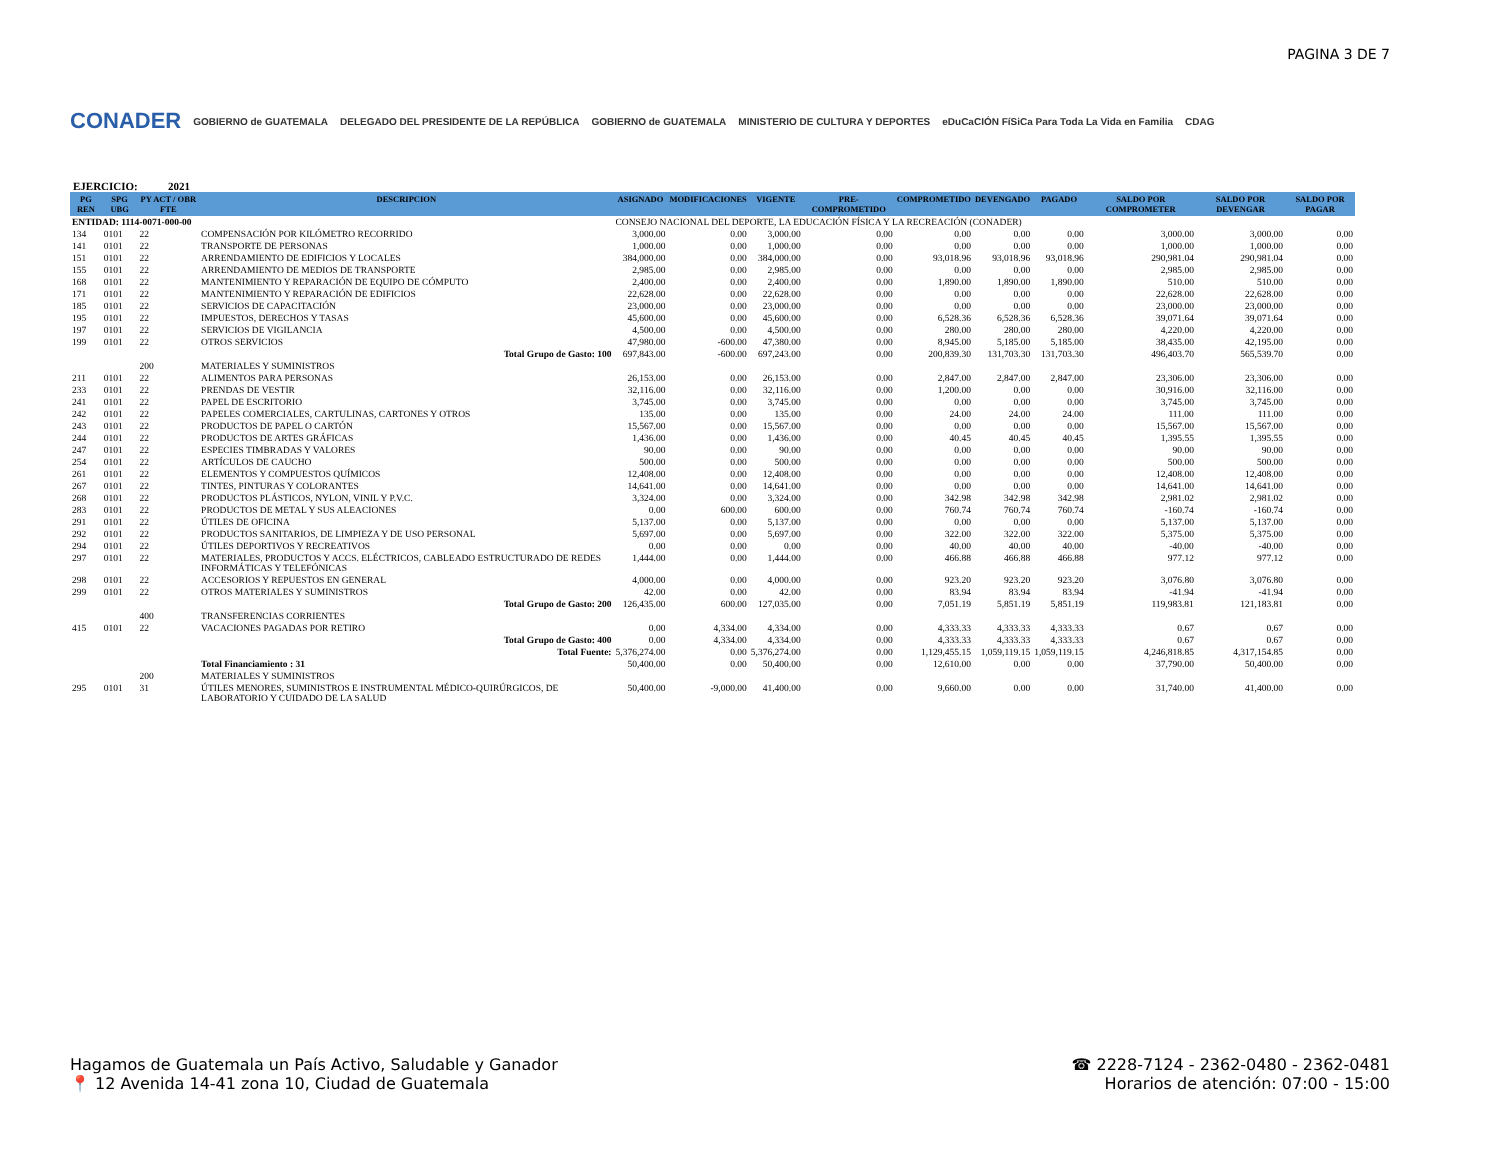PAGINA 3 DE 7
CONADER GOBIERNO de GUATEMALA DELEGADO DEL PRESIDENTE DE LA REPÚBLICA GOBIERNO de GUATEMALA MINISTERIO DE CULTURA Y DEPORTES eDuCaCIÓN FíSiCa Para Toda La Vida en Familia CDAG
EJERCICIO: 2021
| PG REN | SPG UBG | PY ACT / OBR FTE | DESCRIPCION | ASIGNADO | MODIFICACIONES | VIGENTE | PRE-COMPROMETIDO | COMPROMETIDO | DEVENGADO | PAGADO | SALDO POR COMPROMETER | SALDO POR DEVENGAR | SALDO POR PAGAR |
| --- | --- | --- | --- | --- | --- | --- | --- | --- | --- | --- | --- | --- | --- |
| ENTIDAD: 1114-0071-000-00 | | | | CONSEJO NACIONAL DEL DEPORTE, LA EDUCACIÓN FÍSICA Y LA RECREACIÓN (CONADER) | | | | | | | | | |
| 134 | 0101 | 22 | COMPENSACIÓN POR KILÓMETRO RECORRIDO | 3,000.00 | 0.00 | 3,000.00 | 0.00 | 0.00 | 0.00 | 0.00 | 3,000.00 | 3,000.00 | 0.00 |
| 141 | 0101 | 22 | TRANSPORTE DE PERSONAS | 1,000.00 | 0.00 | 1,000.00 | 0.00 | 0.00 | 0.00 | 0.00 | 1,000.00 | 1,000.00 | 0.00 |
| 151 | 0101 | 22 | ARRENDAMIENTO DE EDIFICIOS Y LOCALES | 384,000.00 | 0.00 | 384,000.00 | 0.00 | 93,018.96 | 93,018.96 | 93,018.96 | 290,981.04 | 290,981.04 | 0.00 |
| 155 | 0101 | 22 | ARRENDAMIENTO DE MEDIOS DE TRANSPORTE | 2,985.00 | 0.00 | 2,985.00 | 0.00 | 0.00 | 0.00 | 0.00 | 2,985.00 | 2,985.00 | 0.00 |
| 168 | 0101 | 22 | MANTENIMIENTO Y REPARACIÓN DE EQUIPO DE CÓMPUTO | 2,400.00 | 0.00 | 2,400.00 | 0.00 | 1,890.00 | 1,890.00 | 1,890.00 | 510.00 | 510.00 | 0.00 |
| 171 | 0101 | 22 | MANTENIMIENTO Y REPARACIÓN DE EDIFICIOS | 22,628.00 | 0.00 | 22,628.00 | 0.00 | 0.00 | 0.00 | 0.00 | 22,628.00 | 22,628.00 | 0.00 |
| 185 | 0101 | 22 | SERVICIOS DE CAPACITACIÓN | 23,000.00 | 0.00 | 23,000.00 | 0.00 | 0.00 | 0.00 | 0.00 | 23,000.00 | 23,000.00 | 0.00 |
| 195 | 0101 | 22 | IMPUESTOS, DERECHOS Y TASAS | 45,600.00 | 0.00 | 45,600.00 | 0.00 | 6,528.36 | 6,528.36 | 6,528.36 | 39,071.64 | 39,071.64 | 0.00 |
| 197 | 0101 | 22 | SERVICIOS DE VIGILANCIA | 4,500.00 | 0.00 | 4,500.00 | 0.00 | 280.00 | 280.00 | 280.00 | 4,220.00 | 4,220.00 | 0.00 |
| 199 | 0101 | 22 | OTROS SERVICIOS | 47,980.00 | -600.00 | 47,380.00 | 0.00 | 8,945.00 | 5,185.00 | 5,185.00 | 38,435.00 | 42,195.00 | 0.00 |
| | | | Total Grupo de Gasto: 100 | 697,843.00 | -600.00 | 697,243.00 | 0.00 | 200,839.30 | 131,703.30 | 131,703.30 | 496,403.70 | 565,539.70 | 0.00 |
| | | 200 | MATERIALES Y SUMINISTROS | | | | | | | | | | |
| 211 | 0101 | 22 | ALIMENTOS PARA PERSONAS | 26,153.00 | 0.00 | 26,153.00 | 0.00 | 2,847.00 | 2,847.00 | 2,847.00 | 23,306.00 | 23,306.00 | 0.00 |
| 233 | 0101 | 22 | PRENDAS DE VESTIR | 32,116.00 | 0.00 | 32,116.00 | 0.00 | 1,200.00 | 0.00 | 0.00 | 30,916.00 | 32,116.00 | 0.00 |
| 241 | 0101 | 22 | PAPEL DE ESCRITORIO | 3,745.00 | 0.00 | 3,745.00 | 0.00 | 0.00 | 0.00 | 0.00 | 3,745.00 | 3,745.00 | 0.00 |
| 242 | 0101 | 22 | PAPELES COMERCIALES, CARTULINAS, CARTONES Y OTROS | 135.00 | 0.00 | 135.00 | 0.00 | 24.00 | 24.00 | 24.00 | 111.00 | 111.00 | 0.00 |
| 243 | 0101 | 22 | PRODUCTOS DE PAPEL O CARTÓN | 15,567.00 | 0.00 | 15,567.00 | 0.00 | 0.00 | 0.00 | 0.00 | 15,567.00 | 15,567.00 | 0.00 |
| 244 | 0101 | 22 | PRODUCTOS DE ARTES GRÁFICAS | 1,436.00 | 0.00 | 1,436.00 | 0.00 | 40.45 | 40.45 | 40.45 | 1,395.55 | 1,395.55 | 0.00 |
| 247 | 0101 | 22 | ESPECIES TIMBRADAS Y VALORES | 90.00 | 0.00 | 90.00 | 0.00 | 0.00 | 0.00 | 0.00 | 90.00 | 90.00 | 0.00 |
| 254 | 0101 | 22 | ARTÍCULOS DE CAUCHO | 500.00 | 0.00 | 500.00 | 0.00 | 0.00 | 0.00 | 0.00 | 500.00 | 500.00 | 0.00 |
| 261 | 0101 | 22 | ELEMENTOS Y COMPUESTOS QUÍMICOS | 12,408.00 | 0.00 | 12,408.00 | 0.00 | 0.00 | 0.00 | 0.00 | 12,408.00 | 12,408.00 | 0.00 |
| 267 | 0101 | 22 | TINTES, PINTURAS Y COLORANTES | 14,641.00 | 0.00 | 14,641.00 | 0.00 | 0.00 | 0.00 | 0.00 | 14,641.00 | 14,641.00 | 0.00 |
| 268 | 0101 | 22 | PRODUCTOS PLÁSTICOS, NYLON, VINIL Y P.V.C. | 3,324.00 | 0.00 | 3,324.00 | 0.00 | 342.98 | 342.98 | 342.98 | 2,981.02 | 2,981.02 | 0.00 |
| 283 | 0101 | 22 | PRODUCTOS DE METAL Y SUS ALEACIONES | 0.00 | 600.00 | 600.00 | 0.00 | 760.74 | 760.74 | 760.74 | -160.74 | -160.74 | 0.00 |
| 291 | 0101 | 22 | ÚTILES DE OFICINA | 5,137.00 | 0.00 | 5,137.00 | 0.00 | 0.00 | 0.00 | 0.00 | 5,137.00 | 5,137.00 | 0.00 |
| 292 | 0101 | 22 | PRODUCTOS SANITARIOS, DE LIMPIEZA Y DE USO PERSONAL | 5,697.00 | 0.00 | 5,697.00 | 0.00 | 322.00 | 322.00 | 322.00 | 5,375.00 | 5,375.00 | 0.00 |
| 294 | 0101 | 22 | ÚTILES DEPORTIVOS Y RECREATIVOS | 0.00 | 0.00 | 0.00 | 0.00 | 40.00 | 40.00 | 40.00 | -40.00 | -40.00 | 0.00 |
| 297 | 0101 | 22 | MATERIALES, PRODUCTOS Y ACCS. ELÉCTRICOS, CABLEADO ESTRUCTURADO DE REDES INFORMÁTICAS Y TELEFÓNICAS | 1,444.00 | 0.00 | 1,444.00 | 0.00 | 466.88 | 466.88 | 466.88 | 977.12 | 977.12 | 0.00 |
| 298 | 0101 | 22 | ACCESORIOS Y REPUESTOS EN GENERAL | 4,000.00 | 0.00 | 4,000.00 | 0.00 | 923.20 | 923.20 | 923.20 | 3,076.80 | 3,076.80 | 0.00 |
| 299 | 0101 | 22 | OTROS MATERIALES Y SUMINISTROS | 42.00 | 0.00 | 42.00 | 0.00 | 83.94 | 83.94 | 83.94 | -41.94 | -41.94 | 0.00 |
| | | | Total Grupo de Gasto: 200 | 126,435.00 | 600.00 | 127,035.00 | 0.00 | 7,051.19 | 5,851.19 | 5,851.19 | 119,983.81 | 121,183.81 | 0.00 |
| | | 400 | TRANSFERENCIAS CORRIENTES | | | | | | | | | | |
| 415 | 0101 | 22 | VACACIONES PAGADAS POR RETIRO | 0.00 | 4,334.00 | 4,334.00 | 0.00 | 4,333.33 | 4,333.33 | 4,333.33 | 0.67 | 0.67 | 0.00 |
| | | | Total Grupo de Gasto: 400 | 0.00 | 4,334.00 | 4,334.00 | 0.00 | 4,333.33 | 4,333.33 | 4,333.33 | 0.67 | 0.67 | 0.00 |
| | | | Total Fuente: | 5,376,274.00 | 0.00 | 5,376,274.00 | 0.00 | 1,129,455.15 | 1,059,119.15 | 1,059,119.15 | 4,246,818.85 | 4,317,154.85 | 0.00 |
| | | | Total Financiamiento : 31 | 50,400.00 | 0.00 | 50,400.00 | 0.00 | 12,610.00 | 0.00 | 0.00 | 37,790.00 | 50,400.00 | 0.00 |
| | | 200 | MATERIALES Y SUMINISTROS | | | | | | | | | | |
| 295 | 0101 | 31 | ÚTILES MENORES, SUMINISTROS E INSTRUMENTAL MÉDICO-QUIRÚRGICOS, DE LABORATORIO Y CUIDADO DE LA SALUD | 50,400.00 | -9,000.00 | 41,400.00 | 0.00 | 9,660.00 | 0.00 | 0.00 | 31,740.00 | 41,400.00 | 0.00 |
Hagamos de Guatemala un País Activo, Saludable y Ganador
📍 12 Avenida 14-41 zona 10, Ciudad de Guatemala
☎ 2228-7124 - 2362-0480 - 2362-0481
Horarios de atención: 07:00 - 15:00